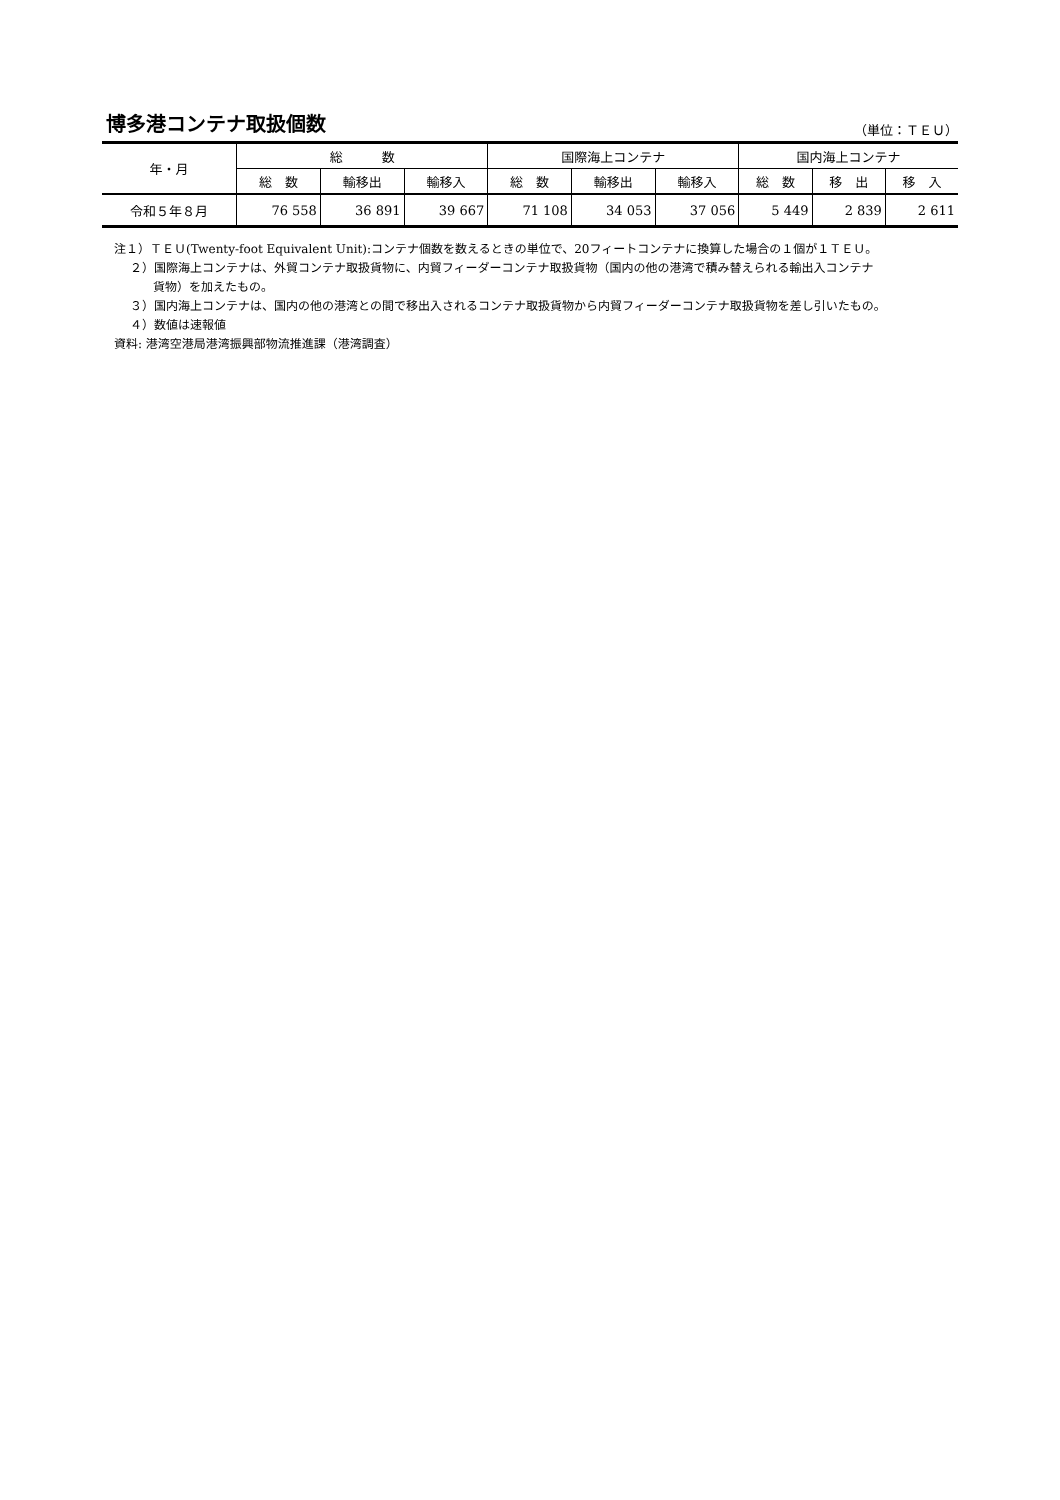博多港コンテナ取扱個数
（単位：ＴＥＵ）
| 年・月 | 総 数 | | | 国際海上コンテナ | | | 国内海上コンテナ | | |
| --- | --- | --- | --- | --- | --- | --- | --- | --- | --- |
| | 総 数 | 輸移出 | 輸移入 | 総 数 | 輸移出 | 輸移入 | 総 数 | 移 出 | 移 入 |
| 令和５年８月 | 76 558 | 36 891 | 39 667 | 71 108 | 34 053 | 37 056 | 5 449 | 2 839 | 2 611 |
注１）ＴＥＵ(Twenty-foot Equivalent Unit):コンテナ個数を数えるときの単位で、20フィートコンテナに換算した場合の１個が１ＴＥＵ。
２）国際海上コンテナは、外貿コンテナ取扱貨物に、内貿フィーダーコンテナ取扱貨物（国内の他の港湾で積み替えられる輸出入コンテナ
貨物）を加えたもの。
３）国内海上コンテナは、国内の他の港湾との間で移出入されるコンテナ取扱貨物から内貿フィーダーコンテナ取扱貨物を差し引いたもの。
４）数値は速報値
資料: 港湾空港局港湾振興部物流推進課（港湾調査）